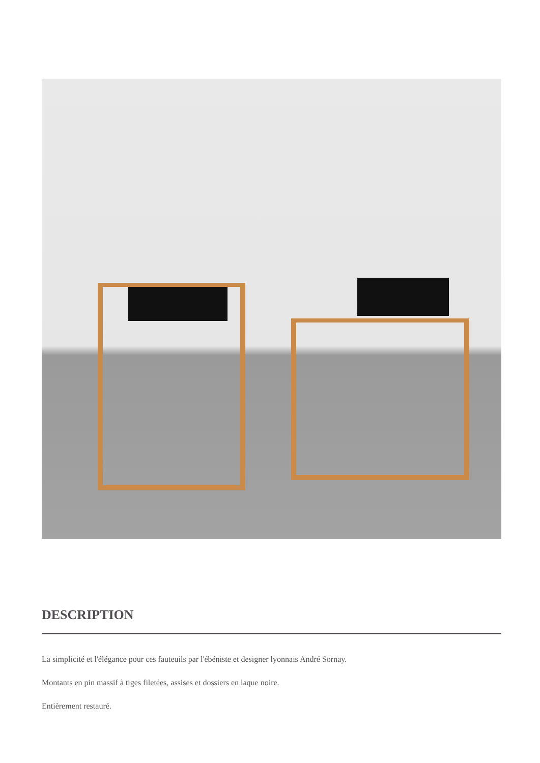DESCRIPTION
La simplicité et l'élégance pour ces fauteuils par l'ébéniste et designer lyonnais André Sornay.
Montants en pin massif à tiges filetées, assises et dossiers en laque noire.
Entièrement restauré.